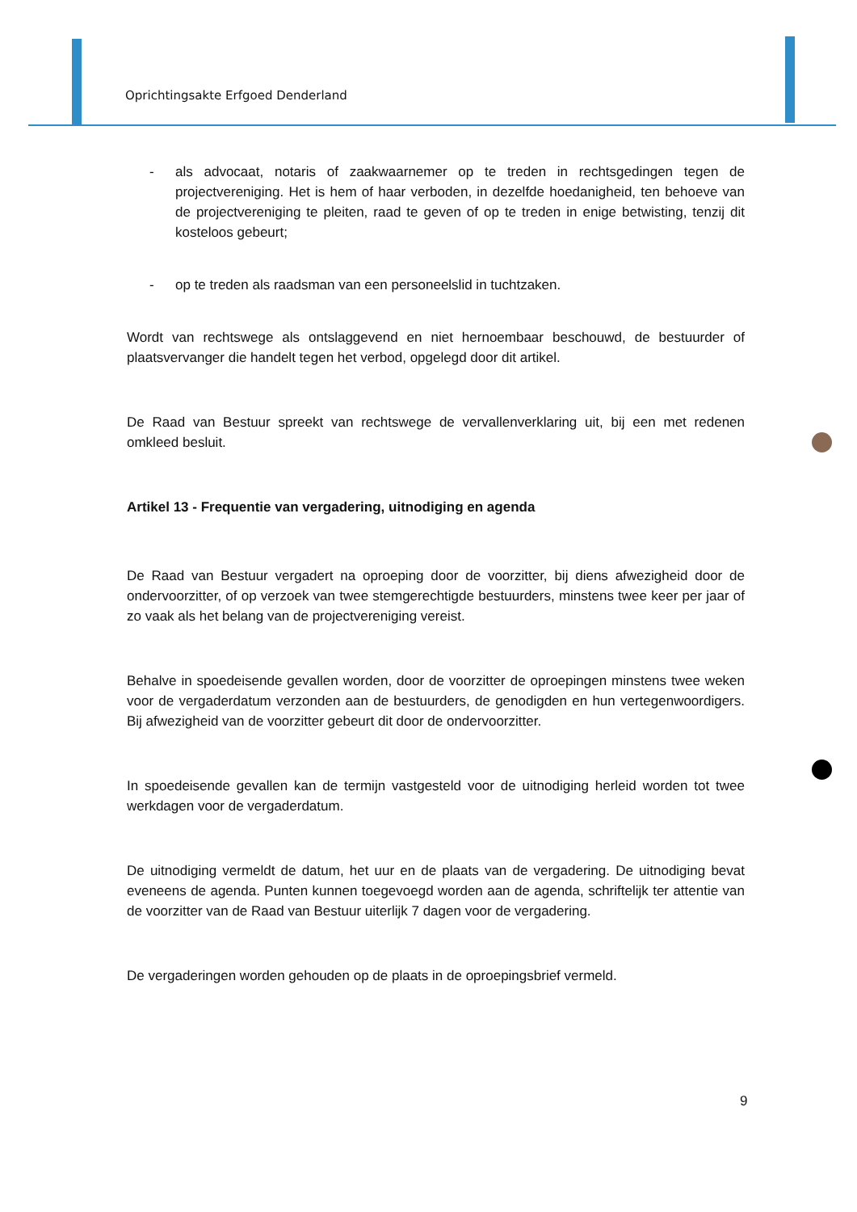Oprichtingsakte Erfgoed Denderland
- als advocaat, notaris of zaakwaarnemer op te treden in rechtsgedingen tegen de projectvereniging. Het is hem of haar verboden, in dezelfde hoedanigheid, ten behoeve van de projectvereniging te pleiten, raad te geven of op te treden in enige betwisting, tenzij dit kosteloos gebeurt;
- op te treden als raadsman van een personeelslid in tuchtzaken.
Wordt van rechtswege als ontslaggevend en niet hernoembaar beschouwd, de bestuurder of plaatsvervanger die handelt tegen het verbod, opgelegd door dit artikel.
De Raad van Bestuur spreekt van rechtswege de vervallenverklaring uit, bij een met redenen omkleed besluit.
Artikel 13 - Frequentie van vergadering, uitnodiging en agenda
De Raad van Bestuur vergadert na oproeping door de voorzitter, bij diens afwezigheid door de ondervoorzitter, of op verzoek van twee stemgerechtigde bestuurders, minstens twee keer per jaar of zo vaak als het belang van de projectvereniging vereist.
Behalve in spoedeisende gevallen worden, door de voorzitter de oproepingen minstens twee weken voor de vergaderdatum verzonden aan de bestuurders, de genodigden en hun vertegenwoordigers. Bij afwezigheid van de voorzitter gebeurt dit door de ondervoorzitter.
In spoedeisende gevallen kan de termijn vastgesteld voor de uitnodiging herleid worden tot twee werkdagen voor de vergaderdatum.
De uitnodiging vermeldt de datum, het uur en de plaats van de vergadering. De uitnodiging bevat eveneens de agenda. Punten kunnen toegevoegd worden aan de agenda, schriftelijk ter attentie van de voorzitter van de Raad van Bestuur uiterlijk 7 dagen voor de vergadering.
De vergaderingen worden gehouden op de plaats in de oproepingsbrief vermeld.
9